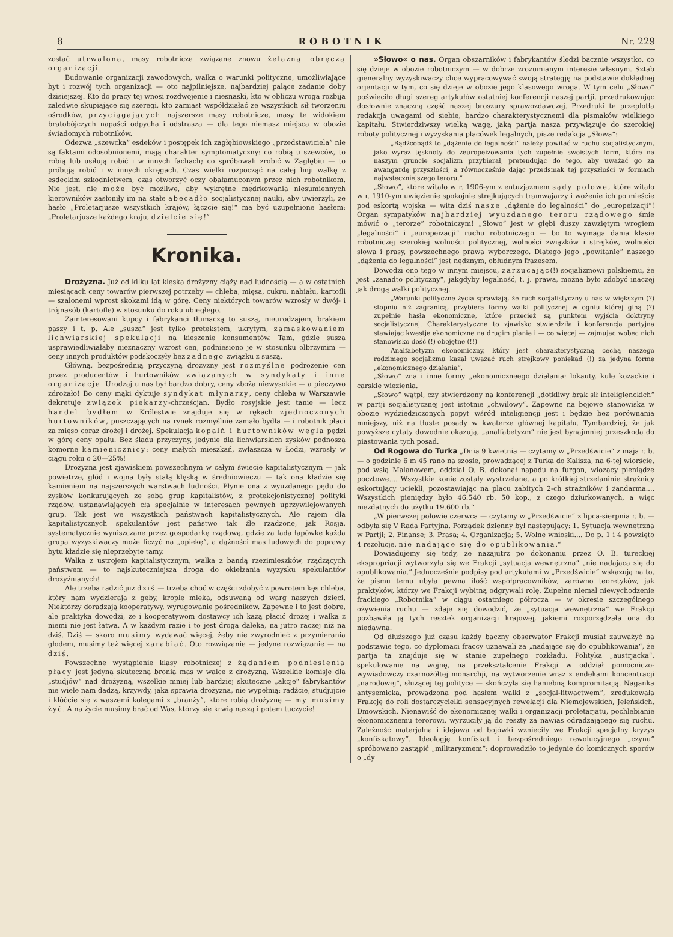8 ROBOTNIK Nr. 229
zostać utrwalona, masy robotnicze związane znowu żelazną obręczą organizacji.
Budowanie organizacji zawodowych, walka o warunki polityczne, umożliwiające byt i rozwój tych organizacji — oto najpilniejsze, najbardziej palące zadanie doby dzisiejszej. Kto do pracy tej wnosi rozdwojenie i niesnaski, kto w obliczu wroga rozbija zaledwie skupiające się szeregi, kto zamiast współdziałać ze wszystkich sił tworzeniu ośrodków, przyciągających najszersze masy robotnicze, masy te widokiem bratobójczych napaści odpycha i odstrasza — dla tego niemasz miejsca w obozie świadomych robotników.
Odezwa „szewcka“ esdeków i postępek ich zagłębiowskiego „przedstawiciela“ nie są faktami odosobnionemi, mają charakter symptomatyczny: co robią u szewców, to robią lub usiłują robić i w innych fachach; co spróbowali zrobić w Zagłębiu — to próbują robić i w innych okręgach. Czas wielki rozpocząć na całej linji walkę z esdeckim szkodnictwem, czas otworzyć oczy obałamuconym przez nich robotnikom. Nie jest, nie może być możliwe, aby wykrętne mędrkowania niesumiennych kierowników zasłoniły im na stałe abecadło socjalistycznej nauki, aby uwierzyli, że hasło „Proletarjusze wszystkich krajów, łączcie się!“ ma być uzupełnione hasłem: „Proletarjusze każdego kraju, dzielcie się!“
Kronika.
Drożyzna. Już od kilku lat klęska drożyzny ciąży nad ludnością — a w ostatnich miesiącach ceny towarów pierwszej potrzeby — chleba, mięsa, cukru, nabiału, kartofli — szalonemi wprost skokami idą w górę. Ceny niektórych towarów wzrosły w dwój- i trójnasób (kartofle) w stosunku do roku ubiegłego.
Zainteresowani kupcy i fabrykanci tłumaczą to suszą, nieurodzajem, brakiem paszy i t. p. Ale „susza“ jest tylko pretekstem, ukrytym, zamaskowaniem lichwiarskiej spekulacji na kieszenie konsumentów. Tam, gdzie susza usprawiedliwiałaby nieznaczny wzrost cen, podniesiono je w stosunku olbrzymim — ceny innych produktów podskoczyły bez żadnego związku z suszą.
Główną, bezpośrednią przyczyną drożyzny jest rozmyślne podrożenie cen przez producentów i hurtowników związanych w syndykaty i inne organizacje. Urodzaj u nas był bardzo dobry, ceny zboża niewysokie — a pieczywo zdrożało! Bo ceny mąki dyktuje syndykat młynarzy, ceny chleba w Warszawie dekretuje związek piekarzy-chrześcjan. Bydło rosyjskie jest tanie — lecz handel bydłem w Królestwie znajduje się w rękach zjednoczonych hurtowników, puszczających na rynek rozmyślnie zamało bydła — i robotnik płaci za mięso coraz drożej i drożej. Spekulacja kopalń i hurtowników węgla pędzi w górę ceny opału. Bez śladu przyczyny, jedynie dla lichwiarskich zysków podnoszą komorne kamienicznicy: ceny małych mieszkań, zwłaszcza w Łodzi, wzrosły w ciągu roku o 20—25%!
Drożyzna jest zjawiskiem powszechnym w całym świecie kapitalistycznym — jak powietrze, głód i wojna były stałą klęską w średniowieczu — tak ona kładzie się kamieniem na najszerszych warstwach ludności. Płynie ona z wyuzdanego pędu do zysków konkurujących ze sobą grup kapitalistów, z protekcjonistycznej polityki rządów, ustanawiających cła specjalnie w interesach pewnych uprzywilejowanych grup. Tak jest we wszystkich państwach kapitalistycznych. Ale rajem dla kapitalistycznych spekulantów jest państwo tak źle rzadzone, jak Rosja, systematycznie wyniszczane przez gospodarkę rządową, gdzie za lada łapówkę każda grupa wyzyskiwaczy może liczyć na „opiekę“, a dążności mas ludowych do poprawy bytu kładzie się nieprzebyte tamy.
Walka z ustrojem kapitalistycznym, walka z bandą rzezimieszków, rządzących państwem — to najskuteczniejsza droga do okiełzania wyzysku spekulantów drożyźnianych!
Ale trzeba radzić już dziś — trzeba choć w części zdobyć z powrotem kęs chleba, który nam wydzierają z gęby, kroplę mleka, odsuwaną od warg naszych dzieci. Niektórzy doradzają kooperatywy, wyrugowanie pośredników. Zapewne i to jest dobre, ale praktyka dowodzi, że i kooperatywom dostawcy ich każą płacić drożej i walka z niemi nie jest łatwa. A w każdym razie i to jest droga daleka, na jutro raczej niż na dziś. Dziś — skoro musimy wydawać więcej, żeby nie zwyrodnieć z przymierania głodem, musimy też więcej zarabiać. Oto rozwiązanie — jedyne rozwiązanie — na dziś.
Powszechne wystąpienie klasy robotniczej z żądaniem podniesienia płacy jest jedyną skuteczną bronią mas w walce z drożyzną. Wszelkie komisje dla „studjów“ nad drożyzną, wszelkie mniej lub bardziej skuteczne „akcje“ fabrykantów nie wiele nam dadzą, krzywdy, jaka sprawia drożyzna, nie wypełnią: radźcie, studjujcie i kłóćcie się z waszemi kolegami z „branży“, które robią drożyznę — my musimy żyć. A na życie musimy brać od Was, którzy się krwią naszą i potem tuczycie!
»Słowo« o nas. Organ obszarników i fabrykantów śledzi bacznie wszystko, co się dzieje w obozie robotniczym — w dobrze zrozumianym interesie własnym. Sztab gieneralny wyzyskiwaczy chce wypracowywać swoją strategję na podstawie dokładnej orjentacji w tym, co się dzieje w obozie jego klasowego wroga. W tym celu „Słowo“ poświęciło długi szereg artykułów ostatniej konferencji naszej partji, przedrukowując dosłownie znaczną część naszej broszury sprawozdawczej. Przedruki te przeplotła redakcja uwagami od siebie, bardzo charakterystycznemi dla pismaków wielkiego kapitału. Stwierdziwszy wielką wagę, jaką partja nasza przywiązuje do szerokiej roboty politycznej i wyzyskania placówek legalnych, pisze redakcja „Słowa“:
„Bądźcobądź to „dążenie do legalności“ należy powitać w ruchu socjalistycznym, jako wyraz tęsknoty do zeuropeizowania tych zupełnie swoistych form, które na naszym gruncie socjalizm przybierał, pretendując do tego, aby uważać go za awangardę przyszłości, a równocześnie dając przedsmak tej przyszłości w formach najwsteczniejszego teroru.“
„Słowo“, które witało w r. 1906-ym z entuzjazmem sądy polowe, które witało w r. 1910-ym uwięzienie spokojnie strejkujących tramwajarzy i wożenie ich po mieście pod eskortą wojska — wita dziś nasze „dążenie do legalności“ do „europeizacji“! Organ sympatyków najbardziej wyuzdanego teroru rządowego śmie mówić o „terorze“ robotniczym! „Słowo“ jest w głębi duszy zawziętym wrogiem „legalności“ i „europeizacji“ ruchu robotniczego — bo to wymaga dania klasie robotniczej szerokiej wolności politycznej, wolności związków i strejków, wolności słowa i prasy, powszechnego prawa wyborczego. Dlatego jego „powitanie“ naszego „dążenia do legalności“ jest nędznym, obłudnym frazesem.
Dowodzi ono tego w innym miejscu, zarzucając(!) socjalizmowi polskiemu, że jest „zanadto polityczny“, jakgdyby legalność, t. j. prawa, można było zdobyć inaczej jak drogą walki politycznej.
„Warunki polityczne życia sprawiają, że ruch socjalistyczny u nas w większym (?) stopniu niż zagranicą, przybiera formy walki politycznej w ogniu której giną (?) zupełnie hasła ekonomiczne, które przecież są punktem wyjścia doktryny socjalistycznej. Charakterystyczne to zjawisko stwierdziła i konferencja partyjna stawiając kwestje ekonomiczne na drugim planie i — co więcej — zajmując wobec nich stanowisko dość (!) obojętne (!!)
Analfabetyzm ekonomiczny, który jest charakterystyczną cechą naszego rodzimego socjalizmu kazał uważać ruch strejkowy poniekąd (!) za jedyną formę „ekonomicznego działania“.
„Słowo“ zna i inne formy „ekonomiczneego działania: lokauty, kule kozackie i carskie więzienia.
„Słowo“ wątpi, czy stwierdzony na konferencji „dotkliwy brak sił inteligienckich“ w partji socjalistycznej jest istotnie „chwilowy“. Zapewne na bojowe stanowiska w obozie wydziedziczonych popyt wśród inteligiencji jest i będzie bez porównania mniejszy, niż na tłuste posady w kwaterze głównej kapitału. Tymbardziej, że jak powyższe cytaty dowodnie okazują, „analfabetyzm“ nie jest bynajmniej przeszkodą do piastowania tych posad.
Od Rogowa do Turka „Dnia 9 kwietnia — czytamy w „Przedświcie“ z maja r. b. — o godzinie 6 m 45 rano na szosie, prowadzącej z Turka do Kalisza, na 6-tej wiorście, pod wsią Malanowem, oddział O. B. dokonał napadu na furgon, wiozący pieniądze pocztowe.... Wszystkie konie zostały wystrzelane, a po krótkiej strzelaninie strażnicy eskortujący uciekli, pozostawiając na placu zabitych 2-ch strażników i żandarma.... Wszystkich pieniędzy było 46.540 rb. 50 kop., z czego dziurkowanych, a więc niezdatnych do użytku 19.600 rb.“
„W pierwszej połowie czerwca — czytamy w „Przedświcie“ z lipca-sierpnia r. b. — odbyła się V Rada Partyjna. Porządek dzienny był następujący: 1. Sytuacja wewnętrzna w Partji; 2. Finanse; 3. Prasa; 4. Organizacja; 5. Wolne wnioski.... Do p. 1 i 4 powzięto 4 rezolucje, nie nadające się do opublikowania.“
Dowiadujemy się tedy, że nazajutrz po dokonaniu przez O. B. tureckiej ekspropriacji wytworzyła się we Frakcji „sytuacja wewnętrzna“ „nie nadająca się do opublikowania.“ Jednocześnie podpisy pod artykułami w „Przedświcie“ wskazują na to, że pismu temu ubyła pewna ilość współpracowników, zarówno teoretyków, jak praktyków, którzy we Frakcji wybitną odgrywali rolę. Zupełne niemal niewychodzenie frackiego „Robotnika“ w ciągu ostatniego półrocza — w okresie szczególnego ożywienia ruchu — zdaje się dowodzić, że „sytuacja wewnętrzna“ we Frakcji pozbawiła ją tych resztek organizacji krajowej, jakiemi rozporządzała ona do niedawna.
Od dłuższego już czasu każdy baczny obserwator Frakcji musiał zauważyć na podstawie tego, co dyplomaci fraccy uznawali za „nadające się do opublikowania“, że partja ta znajduje się w stanie zupełnego rozkładu. Polityka „austrjacka“, spekulowanie na wojnę, na przekształcenie Frakcji w oddział pomocniczo-wywiadowczy czarnożółtej monarchji, na wytworzenie wraz z endekami koncentracji „narodowej“, służącej tej polityce — skończyła się haniebną kompromitacją. Naganka antysemicka, prowadzona pod hasłem walki z „socjal-litwactwem“, zredukowała Frakcję do roli dostarczycielki sensacyjnych rewelacji dla Niemojewskich, Jeleńskich, Dmowskich. Nienawiść do ekonomicznej walki i organizacji proletarjatu, pochlebianie ekonomicznemu terorowi, wyrzuciły ją do reszty za nawias odradzającego się ruchu. Zależność materjalna i idejowa od bojówki wznieciły we Frakcji specjalny kryzys „konfiskatowy“. Ideologję konfiskat i bezpośredniego rewolucyjnego „czynu“ spróbowano zastąpić „militaryzmem“; doprowadziło to jedynie do komicznych sporów o „dy